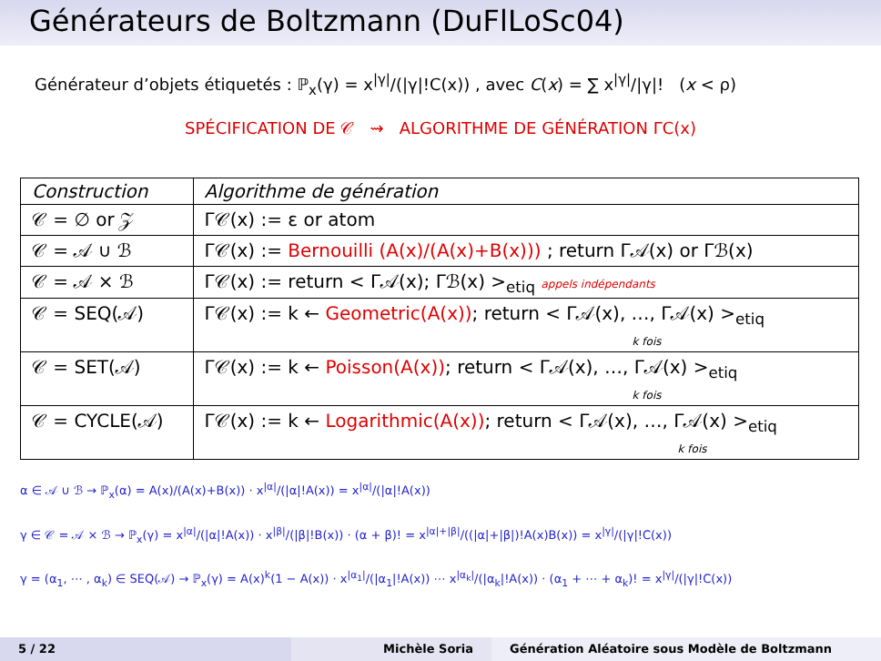Générateurs de Boltzmann (DuFlLoSc04)
Générateur d’objets étiquetés : ℙ<sub>x</sub>(γ) = x<sup>|γ|</sup>/(|γ|!C(x)) , avec C(x) = ∑ x<sup>|γ|</sup>/|γ|! (x < ρ)
SPÉCIFICATION DE 𝒞 ⇝ ALGORITHME DE GÉNÉRATION ΓC(x)
| Construction | Algorithme de génération |
| --- | --- |
| 𝒞 = ∅ or 𝒵 | Γ𝒞(x) := ε or atom |
| 𝒞 = 𝒜 ∪ ℬ | Γ𝒞(x) := Bernouilli (A(x)/(A(x)+B(x))) ; return Γ𝒜(x) or Γℬ(x) |
| 𝒞 = 𝒜 × ℬ | Γ𝒞(x) := return < Γ𝒜(x); Γℬ(x) ><sub>etiq</sub> appels indépendants |
| 𝒞 = SEQ(𝒜) | Γ𝒞(x) := k ← Geometric(A(x)) ; return < Γ𝒜(x), …, Γ𝒜(x) ><sub>etiq</sub> k fois |
| 𝒞 = SET(𝒜) | Γ𝒞(x) := k ← Poisson(A(x)) ; return < Γ𝒜(x), …, Γ𝒜(x) ><sub>etiq</sub> k fois |
| 𝒞 = CYCLE(𝒜) | Γ𝒞(x) := k ← Logarithmic(A(x)) ; return < Γ𝒜(x), …, Γ𝒜(x) ><sub>etiq</sub> k fois |
α ∈ 𝒜 ∪ ℬ → ℙ<sub>x</sub>(α) = A(x)/(A(x)+B(x)) · x<sup>|α|</sup>/(|α|!A(x)) = x<sup>|α|</sup>/(|α|!A(x))
γ ∈ 𝒞 = 𝒜 × ℬ → ℙ<sub>x</sub>(γ) = x<sup>|α|</sup>/(|α|!A(x)) · x<sup>|β|</sup>/(|β|!B(x)) · (α + β)! = x<sup>|α|+|β|</sup>/((|α|+|β|)!A(x)B(x)) = x<sup>|γ|</sup>/(|γ|!C(x))
γ = (α<sub>1</sub>, ⋯ , α<sub>k</sub>) ∈ SEQ(𝒜) → ℙ<sub>x</sub>(γ) = A(x)<sup>k</sup>(1 − A(x)) · x<sup>|α<sub>1</sub>|</sup>/(|α<sub>1</sub>|!A(x)) ⋯ x<sup>|α<sub>k</sub>|</sup>/(|α<sub>k</sub>|!A(x)) · (α<sub>1</sub> + ⋯ + α<sub>k</sub>)! = x<sup>|γ|</sup>/(|γ|!C(x))
5 / 22 Michèle Soria Génération Aléatoire sous Modèle de Boltzmann